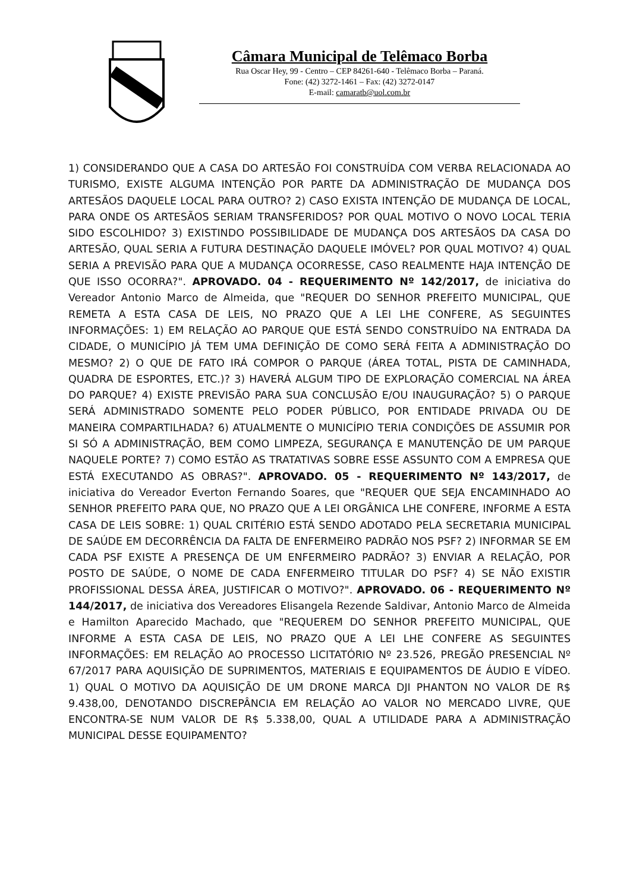Câmara Municipal de Telêmaco Borba
Rua Oscar Hey, 99 - Centro – CEP 84261-640 - Telêmaco Borba – Paraná.
Fone: (42) 3272-1461 – Fax: (42) 3272-0147
E-mail: camaratb@uol.com.br
1) CONSIDERANDO QUE A CASA DO ARTESÃO FOI CONSTRUÍDA COM VERBA RELACIONADA AO TURISMO, EXISTE ALGUMA INTENÇÃO POR PARTE DA ADMINISTRAÇÃO DE MUDANÇA DOS ARTESÃOS DAQUELE LOCAL PARA OUTRO? 2) CASO EXISTA INTENÇÃO DE MUDANÇA DE LOCAL, PARA ONDE OS ARTESÃOS SERIAM TRANSFERIDOS? POR QUAL MOTIVO O NOVO LOCAL TERIA SIDO ESCOLHIDO? 3) EXISTINDO POSSIBILIDADE DE MUDANÇA DOS ARTESÃOS DA CASA DO ARTESÃO, QUAL SERIA A FUTURA DESTINAÇÃO DAQUELE IMÓVEL? POR QUAL MOTIVO? 4) QUAL SERIA A PREVISÃO PARA QUE A MUDANÇA OCORRESSE, CASO REALMENTE HAJA INTENÇÃO DE QUE ISSO OCORRA?". APROVADO. 04 - REQUERIMENTO Nº 142/2017, de iniciativa do Vereador Antonio Marco de Almeida, que "REQUER DO SENHOR PREFEITO MUNICIPAL, QUE REMETA A ESTA CASA DE LEIS, NO PRAZO QUE A LEI LHE CONFERE, AS SEGUINTES INFORMAÇÕES: 1) EM RELAÇÃO AO PARQUE QUE ESTÁ SENDO CONSTRUÍDO NA ENTRADA DA CIDADE, O MUNICÍPIO JÁ TEM UMA DEFINIÇÃO DE COMO SERÁ FEITA A ADMINISTRAÇÃO DO MESMO? 2) O QUE DE FATO IRÁ COMPOR O PARQUE (ÁREA TOTAL, PISTA DE CAMINHADA, QUADRA DE ESPORTES, ETC.)? 3) HAVERÁ ALGUM TIPO DE EXPLORAÇÃO COMERCIAL NA ÁREA DO PARQUE? 4) EXISTE PREVISÃO PARA SUA CONCLUSÃO E/OU INAUGURAÇÃO? 5) O PARQUE SERÁ ADMINISTRADO SOMENTE PELO PODER PÚBLICO, POR ENTIDADE PRIVADA OU DE MANEIRA COMPARTILHADA? 6) ATUALMENTE O MUNICÍPIO TERIA CONDIÇÕES DE ASSUMIR POR SI SÓ A ADMINISTRAÇÃO, BEM COMO LIMPEZA, SEGURANÇA E MANUTENÇÃO DE UM PARQUE NAQUELE PORTE? 7) COMO ESTÃO AS TRATATIVAS SOBRE ESSE ASSUNTO COM A EMPRESA QUE ESTÁ EXECUTANDO AS OBRAS?". APROVADO. 05 - REQUERIMENTO Nº 143/2017, de iniciativa do Vereador Everton Fernando Soares, que "REQUER QUE SEJA ENCAMINHADO AO SENHOR PREFEITO PARA QUE, NO PRAZO QUE A LEI ORGÂNICA LHE CONFERE, INFORME A ESTA CASA DE LEIS SOBRE: 1) QUAL CRITÉRIO ESTÁ SENDO ADOTADO PELA SECRETARIA MUNICIPAL DE SAÚDE EM DECORRÊNCIA DA FALTA DE ENFERMEIRO PADRÃO NOS PSF? 2) INFORMAR SE EM CADA PSF EXISTE A PRESENÇA DE UM ENFERMEIRO PADRÃO? 3) ENVIAR A RELAÇÃO, POR POSTO DE SAÚDE, O NOME DE CADA ENFERMEIRO TITULAR DO PSF? 4) SE NÃO EXISTIR PROFISSIONAL DESSA ÁREA, JUSTIFICAR O MOTIVO?". APROVADO. 06 - REQUERIMENTO Nº 144/2017, de iniciativa dos Vereadores Elisangela Rezende Saldivar, Antonio Marco de Almeida e Hamilton Aparecido Machado, que "REQUEREM DO SENHOR PREFEITO MUNICIPAL, QUE INFORME A ESTA CASA DE LEIS, NO PRAZO QUE A LEI LHE CONFERE AS SEGUINTES INFORMAÇÕES: EM RELAÇÃO AO PROCESSO LICITATÓRIO Nº 23.526, PREGÃO PRESENCIAL Nº 67/2017 PARA AQUISIÇÃO DE SUPRIMENTOS, MATERIAIS E EQUIPAMENTOS DE ÁUDIO E VÍDEO. 1) QUAL O MOTIVO DA AQUISIÇÃO DE UM DRONE MARCA DJI PHANTON NO VALOR DE R$ 9.438,00, DENOTANDO DISCREPÂNCIA EM RELAÇÃO AO VALOR NO MERCADO LIVRE, QUE ENCONTRA-SE NUM VALOR DE R$ 5.338,00, QUAL A UTILIDADE PARA A ADMINISTRAÇÃO MUNICIPAL DESSE EQUIPAMENTO?